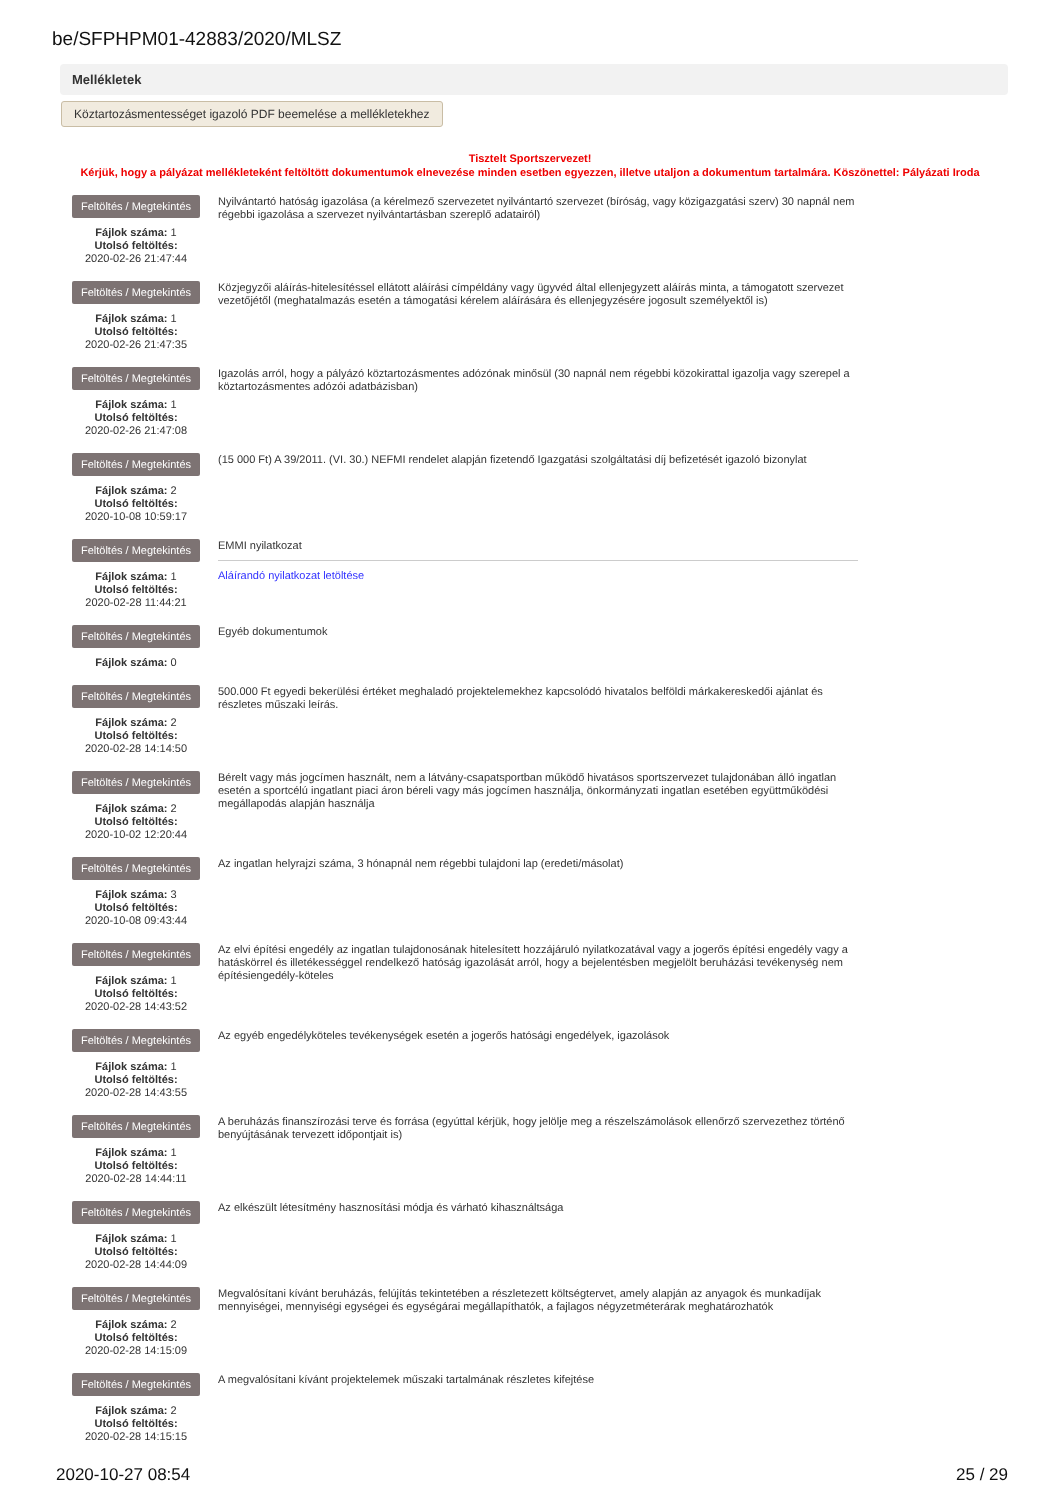be/SFPHPM01-42883/2020/MLSZ
Mellékletek
Köztartozásmentességet igazoló PDF beemelése a mellékletekhez
Tisztelt Sportszervezet!
Kérjük, hogy a pályázat mellékleteként feltöltött dokumentumok elnevezése minden esetben egyezzen, illetve utaljon a dokumentum tartalmára. Köszönettel: Pályázati Iroda
Feltöltés / Megtekintés
Fájlok száma: 1
Utolsó feltöltés:
2020-02-26 21:47:44
Nyilvántartó hatóság igazolása (a kérelmező szervezetet nyilvántartó szervezet (bíróság, vagy közigazgatási szerv) 30 napnál nem régebbi igazolása a szervezet nyilvántartásban szereplő adatairól)
Feltöltés / Megtekintés
Fájlok száma: 1
Utolsó feltöltés:
2020-02-26 21:47:35
Közjegyzői aláírás-hitelesítéssel ellátott aláírási címpéldány vagy ügyvéd által ellenjegyzett aláírás minta, a támogatott szervezet vezetőjétől (meghatalmazás esetén a támogatási kérelem aláírására és ellenjegyzésére jogosult személyektől is)
Feltöltés / Megtekintés
Fájlok száma: 1
Utolsó feltöltés:
2020-02-26 21:47:08
Igazolás arról, hogy a pályázó köztartozásmentes adózónak minősül (30 napnál nem régebbi közokirattal igazolja vagy szerepel a köztartozásmentes adózói adatbázisban)
Feltöltés / Megtekintés
Fájlok száma: 2
Utolsó feltöltés:
2020-10-08 10:59:17
(15 000 Ft) A 39/2011. (VI. 30.) NEFMI rendelet alapján fizetendő Igazgatási szolgáltatási díj befizetését igazoló bizonylat
Feltöltés / Megtekintés
Fájlok száma: 1
Utolsó feltöltés:
2020-02-28 11:44:21
EMMI nyilatkozat
Aláírandó nyilatkozat letöltése
Feltöltés / Megtekintés
Fájlok száma: 0
Egyéb dokumentumok
Feltöltés / Megtekintés
Fájlok száma: 2
Utolsó feltöltés:
2020-02-28 14:14:50
500.000 Ft egyedi bekerülési értéket meghaladó projektelemekhez kapcsolódó hivatalos belföldi márkakereskedői ajánlat és részletes műszaki leírás.
Feltöltés / Megtekintés
Fájlok száma: 2
Utolsó feltöltés:
2020-10-02 12:20:44
Bérelt vagy más jogcímen használt, nem a látvány-csapatsportban működő hivatásos sportszervezet tulajdonában álló ingatlan esetén a sportcélú ingatlant piaci áron béreli vagy más jogcímen használja, önkormányzati ingatlan esetében együttműködési megállapodás alapján használja
Feltöltés / Megtekintés
Fájlok száma: 3
Utolsó feltöltés:
2020-10-08 09:43:44
Az ingatlan helyrajzi száma, 3 hónapnál nem régebbi tulajdoni lap (eredeti/másolat)
Feltöltés / Megtekintés
Fájlok száma: 1
Utolsó feltöltés:
2020-02-28 14:43:52
Az elvi építési engedély az ingatlan tulajdonosának hitelesített hozzájáruló nyilatkozatával vagy a jogerős építési engedély vagy a hatáskörrel és illetékességgel rendelkező hatóság igazolását arról, hogy a bejelentésben megjelölt beruházási tevékenység nem építésiengedély-köteles
Feltöltés / Megtekintés
Fájlok száma: 1
Utolsó feltöltés:
2020-02-28 14:43:55
Az egyéb engedélyköteles tevékenységek esetén a jogerős hatósági engedélyek, igazolások
Feltöltés / Megtekintés
Fájlok száma: 1
Utolsó feltöltés:
2020-02-28 14:44:11
A beruházás finanszírozási terve és forrása (egyúttal kérjük, hogy jelölje meg a részelszámolások ellenőrző szervezethez történő benyújtásának tervezett időpontjait is)
Feltöltés / Megtekintés
Fájlok száma: 1
Utolsó feltöltés:
2020-02-28 14:44:09
Az elkészült létesítmény hasznosítási módja és várható kihasználtsága
Feltöltés / Megtekintés
Fájlok száma: 2
Utolsó feltöltés:
2020-02-28 14:15:09
Megvalósítani kívánt beruházás, felújítás tekintetében a részletezett költségtervet, amely alapján az anyagok és munkadíjak mennyiségei, mennyiségi egységei és egységárai megállapíthatók, a fajlagos négyzetméterárak meghatározhatók
Feltöltés / Megtekintés
Fájlok száma: 2
Utolsó feltöltés:
2020-02-28 14:15:15
A megvalósítani kívánt projektelemek műszaki tartalmának részletes kifejtése
2020-10-27 08:54 25 / 29